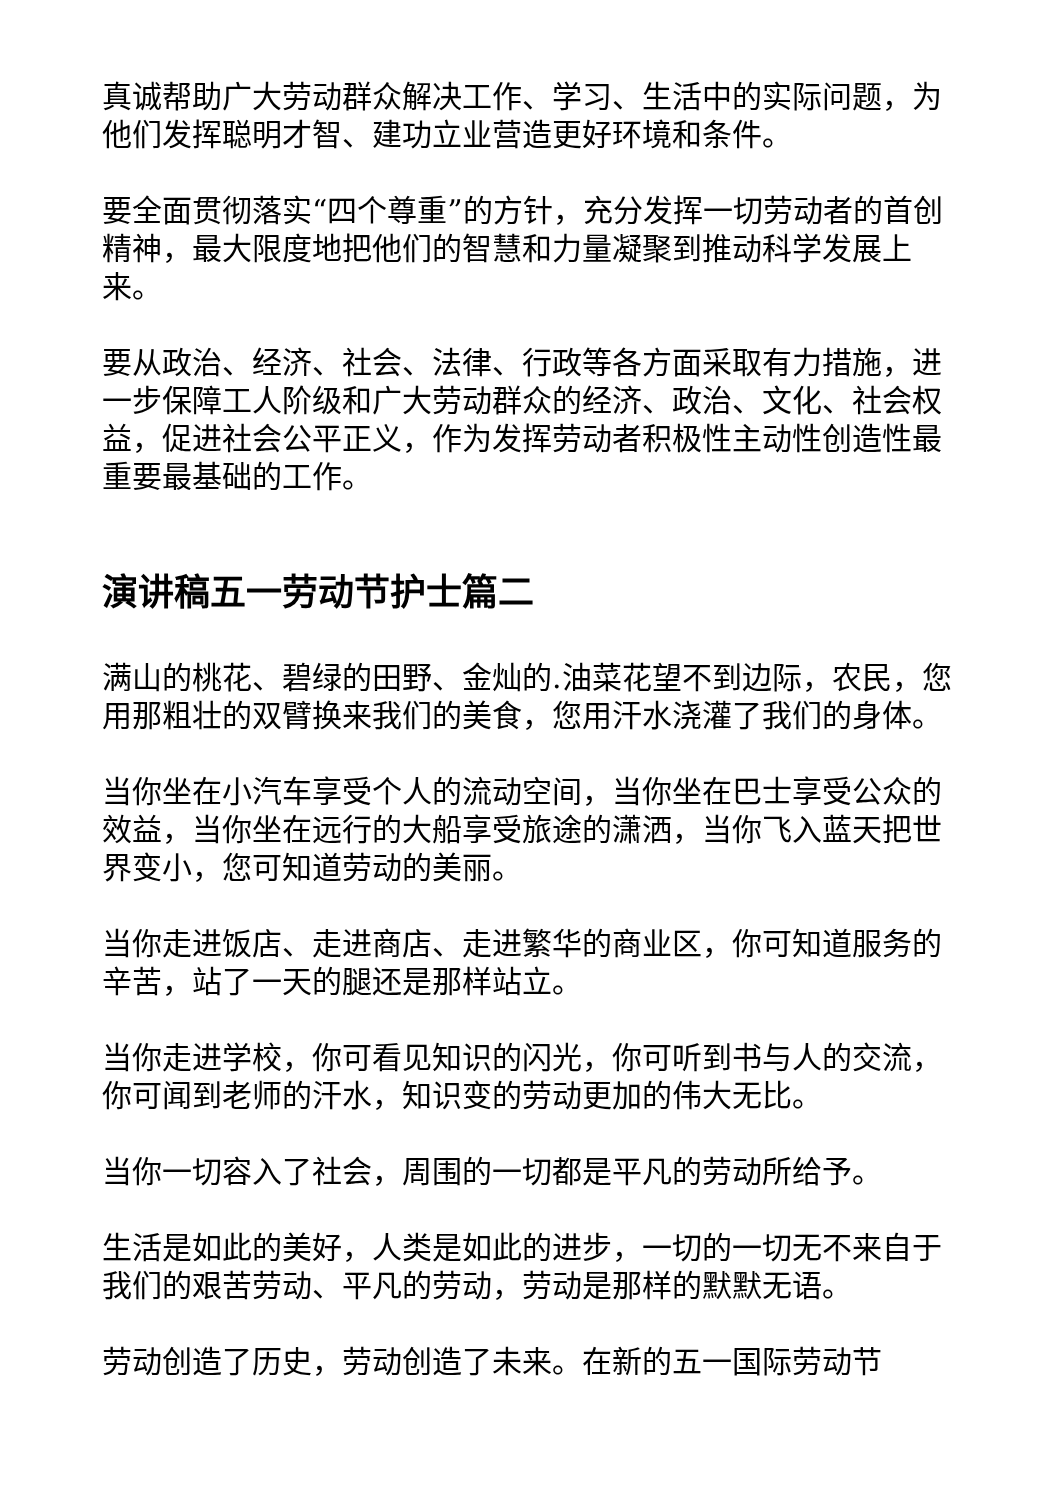真诚帮助广大劳动群众解决工作、学习、生活中的实际问题，为他们发挥聪明才智、建功立业营造更好环境和条件。
要全面贯彻落实“四个尊重”的方针，充分发挥一切劳动者的首创精神，最大限度地把他们的智慧和力量凝聚到推动科学发展上来。
要从政治、经济、社会、法律、行政等各方面采取有力措施，进一步保障工人阶级和广大劳动群众的经济、政治、文化、社会权益，促进社会公平正义，作为发挥劳动者积极性主动性创造性最重要最基础的工作。
演讲稿五一劳动节护士篇二
满山的桃花、碧绿的田野、金灿的.油菜花望不到边际，农民，您用那粗壮的双臂换来我们的美食，您用汗水浇灌了我们的身体。
当你坐在小汽车享受个人的流动空间，当你坐在巴士享受公众的效益，当你坐在远行的大船享受旅途的潇洒，当你飞入蓝天把世界变小，您可知道劳动的美丽。
当你走进饭店、走进商店、走进繁华的商业区，你可知道服务的辛苦，站了一天的腿还是那样站立。
当你走进学校，你可看见知识的闪光，你可听到书与人的交流，你可闻到老师的汗水，知识变的劳动更加的伟大无比。
当你一切容入了社会，周围的一切都是平凡的劳动所给予。
生活是如此的美好，人类是如此的进步，一切的一切无不来自于我们的艰苦劳动、平凡的劳动，劳动是那样的默默无语。
劳动创造了历史，劳动创造了未来。在新的五一国际劳动节